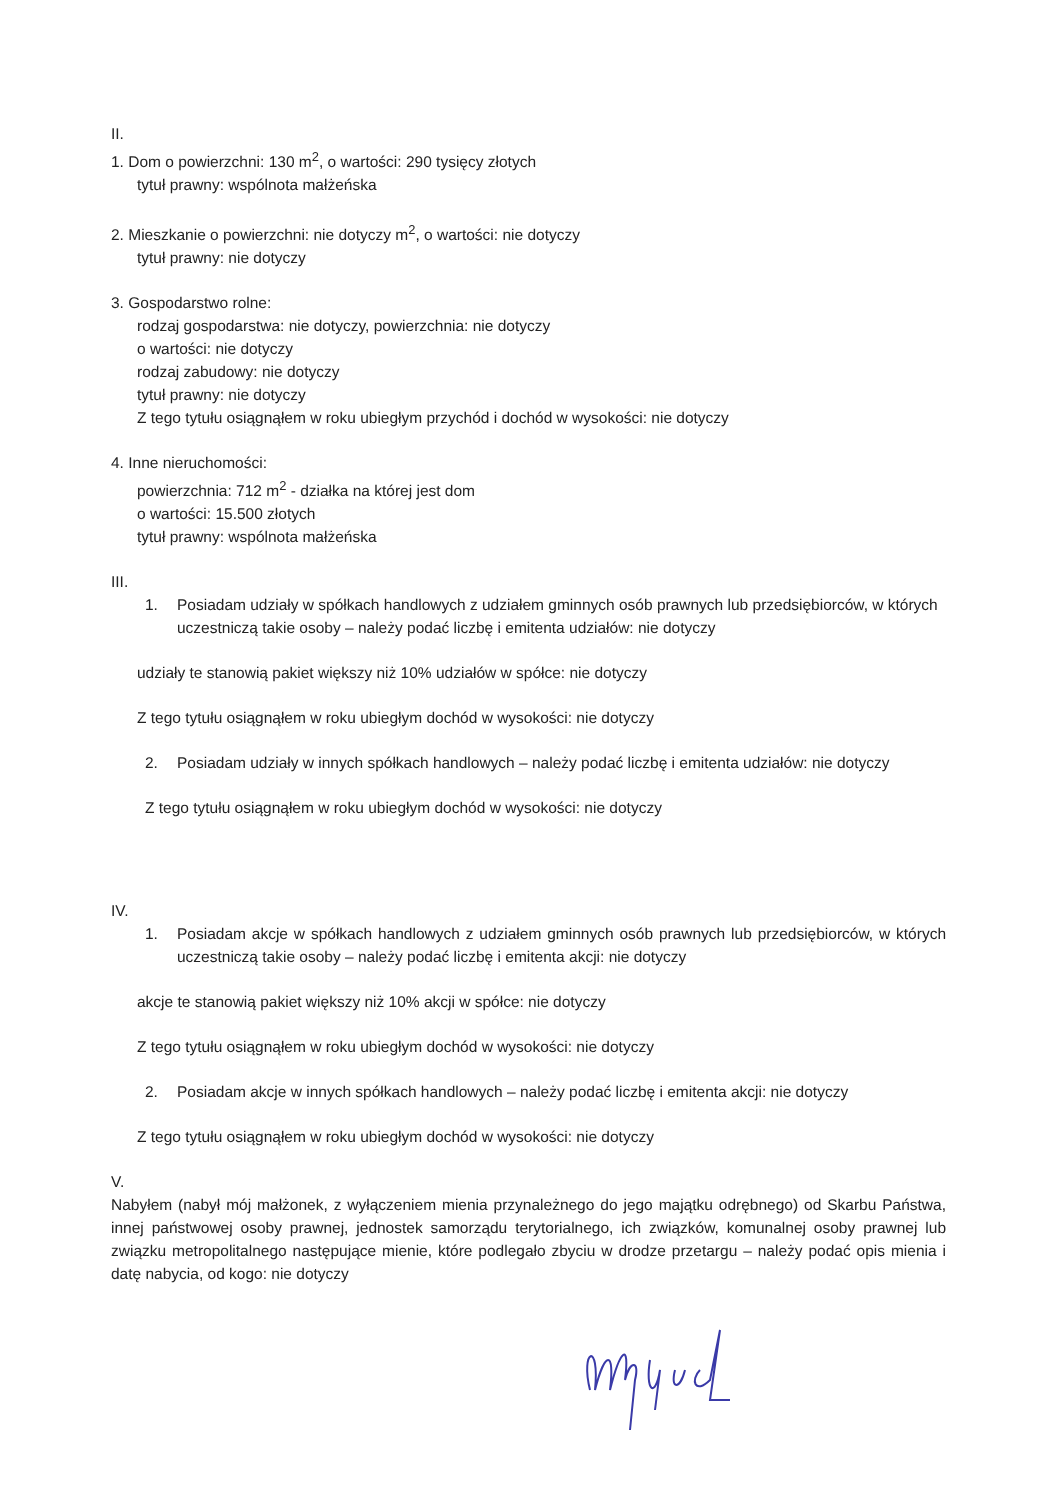II.
1. Dom o powierzchni: 130 m<sup>2</sup>, o wartości: 290 tysięcy złotych
tytuł prawny: wspólnota małżeńska
2. Mieszkanie o powierzchni: nie dotyczy m<sup>2</sup>, o wartości: nie dotyczy
tytuł prawny: nie dotyczy
3. Gospodarstwo rolne:
rodzaj gospodarstwa: nie dotyczy, powierzchnia: nie dotyczy
o wartości: nie dotyczy
rodzaj zabudowy: nie dotyczy
tytuł prawny: nie dotyczy
Z tego tytułu osiągnąłem w roku ubiegłym przychód i dochód w wysokości: nie dotyczy
4. Inne nieruchomości:
powierzchnia: 712 m<sup>2</sup> - działka na której jest dom
o wartości: 15.500 złotych
tytuł prawny: wspólnota małżeńska
III.
1. Posiadam udziały w spółkach handlowych z udziałem gminnych osób prawnych lub przedsiębiorców, w których uczestniczą takie osoby – należy podać liczbę i emitenta udziałów: nie dotyczy
udziały te stanowią pakiet większy niż 10% udziałów w spółce: nie dotyczy
Z tego tytułu osiągnąłem w roku ubiegłym dochód w wysokości: nie dotyczy
2. Posiadam udziały w innych spółkach handlowych – należy podać liczbę i emitenta udziałów: nie dotyczy
Z tego tytułu osiągnąłem w roku ubiegłym dochód w wysokości: nie dotyczy
IV.
1. Posiadam akcje w spółkach handlowych z udziałem gminnych osób prawnych lub przedsiębiorców, w których uczestniczą takie osoby – należy podać liczbę i emitenta akcji: nie dotyczy
akcje te stanowią pakiet większy niż 10% akcji w spółce: nie dotyczy
Z tego tytułu osiągnąłem w roku ubiegłym dochód w wysokości: nie dotyczy
2. Posiadam akcje w innych spółkach handlowych – należy podać liczbę i emitenta akcji: nie dotyczy
Z tego tytułu osiągnąłem w roku ubiegłym dochód w wysokości: nie dotyczy
V.
Nabyłem (nabył mój małżonek, z wyłączeniem mienia przynależnego do jego majątku odrębnego) od Skarbu Państwa, innej państwowej osoby prawnej, jednostek samorządu terytorialnego, ich związków, komunalnej osoby prawnej lub związku metropolitalnego następujące mienie, które podlegało zbyciu w drodze przetargu – należy podać opis mienia i datę nabycia, od kogo: nie dotyczy